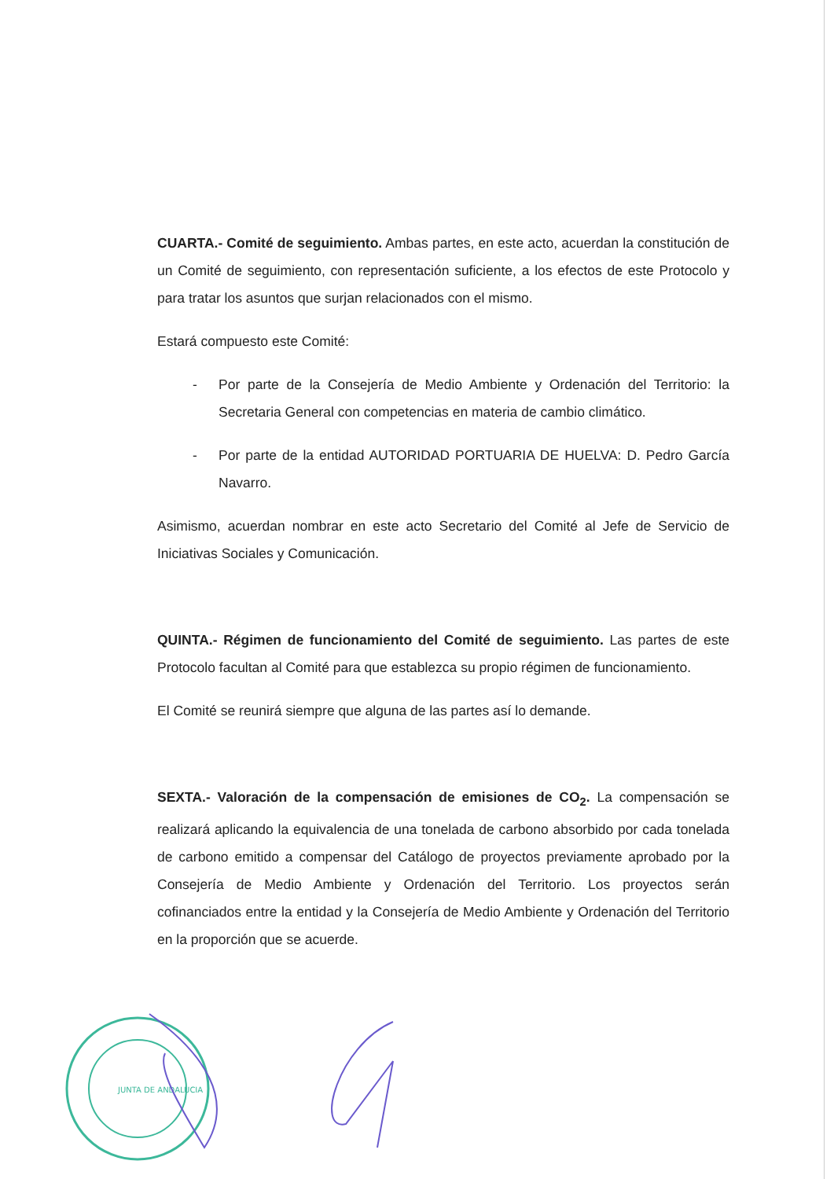CUARTA.- Comité de seguimiento. Ambas partes, en este acto, acuerdan la constitución de un Comité de seguimiento, con representación suficiente, a los efectos de este Protocolo y para tratar los asuntos que surjan relacionados con el mismo.
Estará compuesto este Comité:
- Por parte de la Consejería de Medio Ambiente y Ordenación del Territorio: la Secretaria General con competencias en materia de cambio climático.
- Por parte de la entidad AUTORIDAD PORTUARIA DE HUELVA: D. Pedro García Navarro.
Asimismo, acuerdan nombrar en este acto Secretario del Comité al Jefe de Servicio de Iniciativas Sociales y Comunicación.
QUINTA.- Régimen de funcionamiento del Comité de seguimiento. Las partes de este Protocolo facultan al Comité para que establezca su propio régimen de funcionamiento.
El Comité se reunirá siempre que alguna de las partes así lo demande.
SEXTA.- Valoración de la compensación de emisiones de CO<sub>2</sub>. La compensación se realizará aplicando la equivalencia de una tonelada de carbono absorbido por cada tonelada de carbono emitido a compensar del Catálogo de proyectos previamente aprobado por la Consejería de Medio Ambiente y Ordenación del Territorio. Los proyectos serán cofinanciados entre la entidad y la Consejería de Medio Ambiente y Ordenación del Territorio en la proporción que se acuerde.
JUNTA DE ANDALUCIA